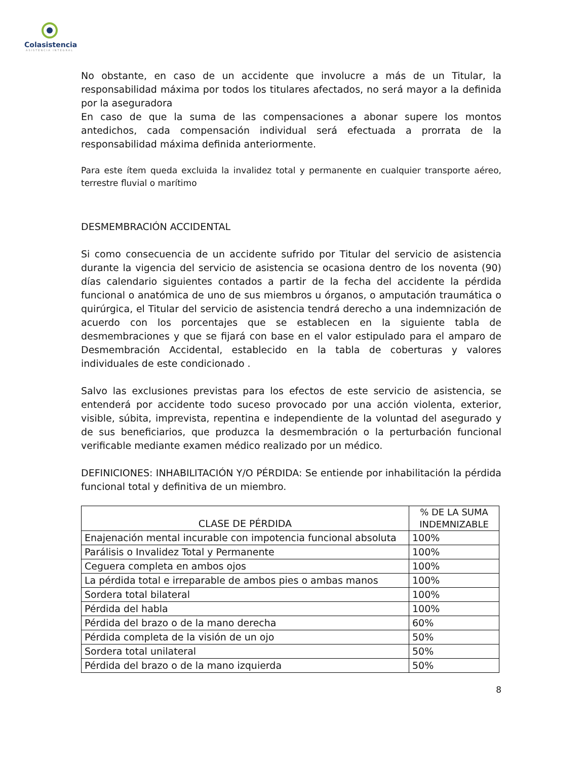Colasistencia
ASISTENCIA INTEGRAL
No obstante, en caso de un accidente que involucre a más de un Titular, la responsabilidad máxima por todos los titulares afectados, no será mayor a la definida por la aseguradora
En caso de que la suma de las compensaciones a abonar supere los montos antedichos, cada compensación individual será efectuada a prorrata de la responsabilidad máxima definida anteriormente.
Para este ítem queda excluida la invalidez total y permanente en cualquier transporte aéreo, terrestre fluvial o marítimo
DESMEMBRACIÓN ACCIDENTAL
Si como consecuencia de un accidente sufrido por Titular del servicio de asistencia durante la vigencia del servicio de asistencia se ocasiona dentro de los noventa (90) días calendario siguientes contados a partir de la fecha del accidente la pérdida funcional o anatómica de uno de sus miembros u órganos, o amputación traumática o quirúrgica, el Titular del servicio de asistencia tendrá derecho a una indemnización de acuerdo con los porcentajes que se establecen en la siguiente tabla de desmembraciones y que se fijará con base en el valor estipulado para el amparo de Desmembración Accidental, establecido en la tabla de coberturas y valores individuales de este condicionado .
Salvo las exclusiones previstas para los efectos de este servicio de asistencia, se entenderá por accidente todo suceso provocado por una acción violenta, exterior, visible, súbita, imprevista, repentina e independiente de la voluntad del asegurado y de sus beneficiarios, que produzca la desmembración o la perturbación funcional verificable mediante examen médico realizado por un médico.
DEFINICIONES: INHABILITACIÓN Y/O PÉRDIDA: Se entiende por inhabilitación la pérdida funcional total y definitiva de un miembro.
| CLASE DE PÉRDIDA | % DE LA SUMA INDEMNIZABLE |
| --- | --- |
| Enajenación mental incurable con impotencia funcional absoluta | 100% |
| Parálisis o Invalidez Total y Permanente | 100% |
| Ceguera completa en ambos ojos | 100% |
| La pérdida total e irreparable de ambos pies o ambas manos | 100% |
| Sordera total bilateral | 100% |
| Pérdida del habla | 100% |
| Pérdida del brazo o de la mano derecha | 60% |
| Pérdida completa de la visión de un ojo | 50% |
| Sordera total unilateral | 50% |
| Pérdida del brazo o de la mano izquierda | 50% |
8